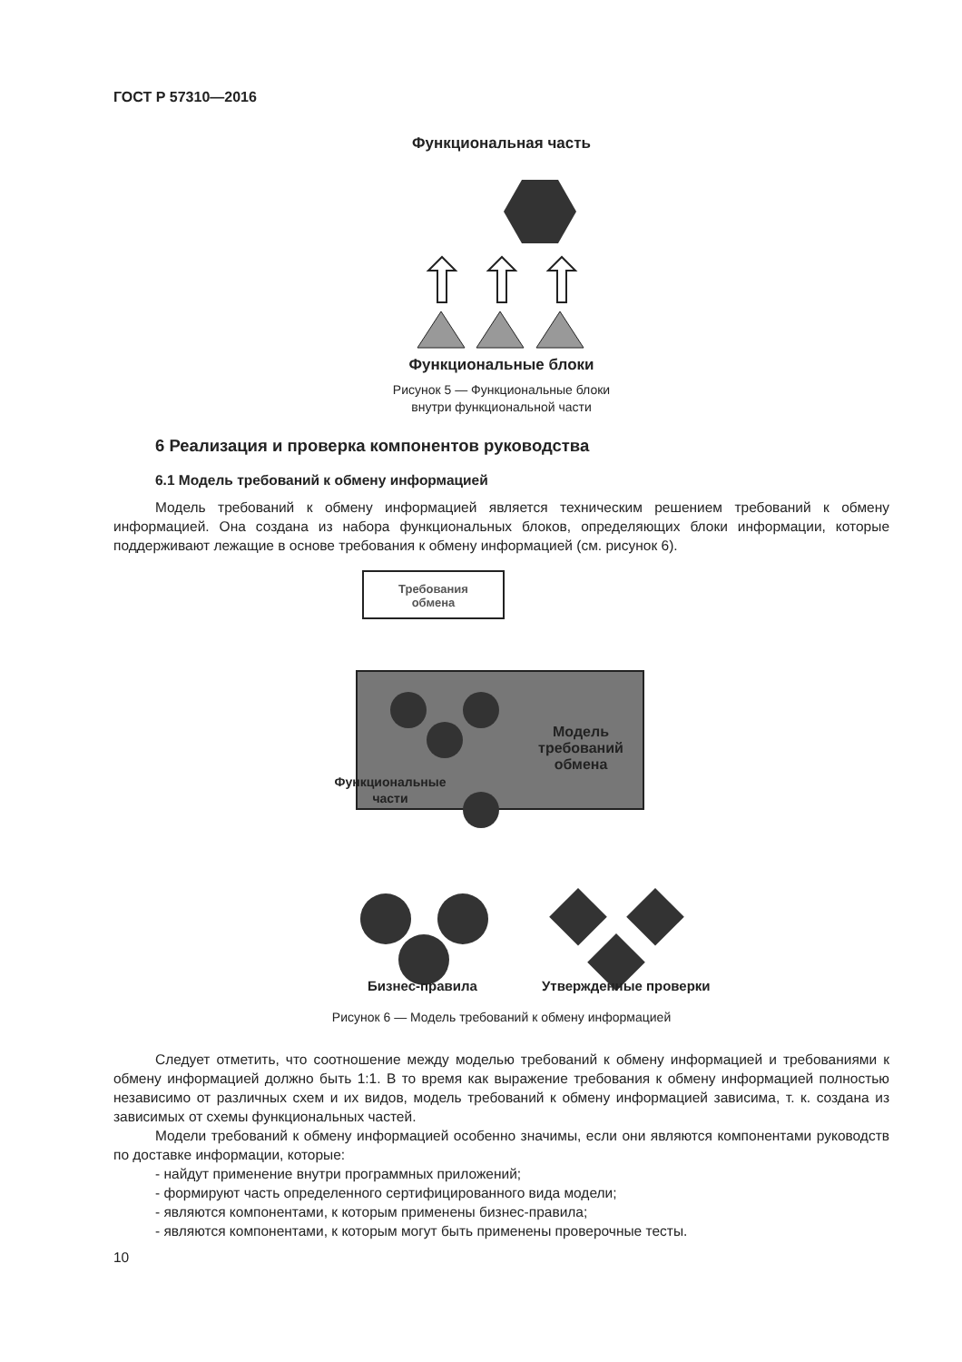ГОСТ Р 57310—2016
Функциональная часть
Функциональные блоки
Рисунок 5 — Функциональные блоки
внутри функциональной части
6 Реализация и проверка компонентов руководства
6.1 Модель требований к обмену информацией
Модель требований к обмену информацией является техническим решением требований к обмену информацией. Она создана из набора функциональных блоков, определяющих блоки информации, которые поддерживают лежащие в основе требования к обмену информацией (см. рисунок 6).
Требования
обмена
Модель
требований
обмена
Функциональные
части
Бизнес-правила Утвержденные проверки
Рисунок 6 — Модель требований к обмену информацией
Следует отметить, что соотношение между моделью требований к обмену информацией и требованиями к обмену информацией должно быть 1:1. В то время как выражение требования к обмену информацией полностью независимо от различных схем и их видов, модель требований к обмену информацией зависима, т. к. создана из зависимых от схемы функциональных частей.
Модели требований к обмену информацией особенно значимы, если они являются компонентами руководств по доставке информации, которые:
- найдут применение внутри программных приложений;
- формируют часть определенного сертифицированного вида модели;
- являются компонентами, к которым применены бизнес-правила;
- являются компонентами, к которым могут быть применены проверочные тесты.
10